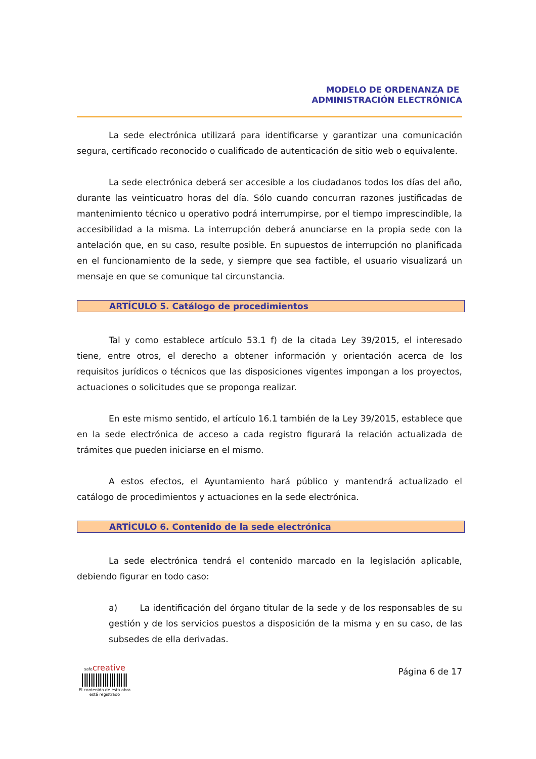MODELO DE ORDENANZA DE
ADMINISTRACIÓN ELECTRÓNICA
La sede electrónica utilizará para identificarse y garantizar una comunicación segura, certificado reconocido o cualificado de autenticación de sitio web o equivalente.
La sede electrónica deberá ser accesible a los ciudadanos todos los días del año, durante las veinticuatro horas del día. Sólo cuando concurran razones justificadas de mantenimiento técnico u operativo podrá interrumpirse, por el tiempo imprescindible, la accesibilidad a la misma. La interrupción deberá anunciarse en la propia sede con la antelación que, en su caso, resulte posible. En supuestos de interrupción no planificada en el funcionamiento de la sede, y siempre que sea factible, el usuario visualizará un mensaje en que se comunique tal circunstancia.
ARTÍCULO 5. Catálogo de procedimientos
Tal y como establece artículo 53.1 f) de la citada Ley 39/2015, el interesado tiene, entre otros, el derecho a obtener información y orientación acerca de los requisitos jurídicos o técnicos que las disposiciones vigentes impongan a los proyectos, actuaciones o solicitudes que se proponga realizar.
En este mismo sentido, el artículo 16.1 también de la Ley 39/2015, establece que en la sede electrónica de acceso a cada registro figurará la relación actualizada de trámites que pueden iniciarse en el mismo.
A estos efectos, el Ayuntamiento hará público y mantendrá actualizado el catálogo de procedimientos y actuaciones en la sede electrónica.
ARTÍCULO 6. Contenido de la sede electrónica
La sede electrónica tendrá el contenido marcado en la legislación aplicable, debiendo figurar en todo caso:
a) La identificación del órgano titular de la sede y de los responsables de su gestión y de los servicios puestos a disposición de la misma y en su caso, de las subsedes de ella derivadas.
safecreative
El contenido de esta obra
está registrado
Página 6 de 17